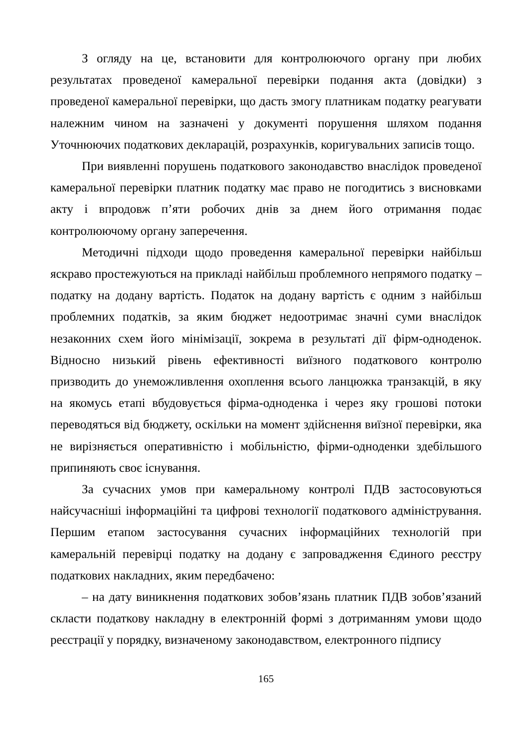З огляду на це, встановити для контролюючого органу при любих результатах проведеної камеральної перевірки подання акта (довідки) з проведеної камеральної перевірки, що дасть змогу платникам податку реагувати належним чином на зазначені у документі порушення шляхом подання Уточнюючих податкових декларацій, розрахунків, коригувальних записів тощо.
При виявленні порушень податкового законодавство внаслідок проведеної камеральної перевірки платник податку має право не погодитись з висновками акту і впродовж п’яти робочих днів за днем його отримання подає контролюючому органу заперечення.
Методичні підходи щодо проведення камеральної перевірки найбільш яскраво простежуються на прикладі найбільш проблемного непрямого податку – податку на додану вартість. Податок на додану вартість є одним з найбільш проблемних податків, за яким бюджет недоотримає значні суми внаслідок незаконних схем його мінімізації, зокрема в результаті дії фірм-одноденок. Відносно низький рівень ефективності виїзного податкового контролю призводить до унеможливлення охоплення всього ланцюжка транзакцій, в яку на якомусь етапі вбудовується фірма-одноденка і через яку грошові потоки переводяться від бюджету, оскільки на момент здійснення виїзної перевірки, яка не вирізняється оперативністю і мобільністю, фірми-одноденки здебільшого припиняють своє існування.
За сучасних умов при камеральному контролі ПДВ застосовуються найсучасніші інформаційні та цифрові технології податкового адміністрування. Першим етапом застосування сучасних інформаційних технологій при камеральній перевірці податку на додану є запровадження Єдиного реєстру податкових накладних, яким передбачено:
– на дату виникнення податкових зобов’язань платник ПДВ зобов’язаний скласти податкову накладну в електронній формі з дотриманням умови щодо реєстрації у порядку, визначеному законодавством, електронного підпису
165